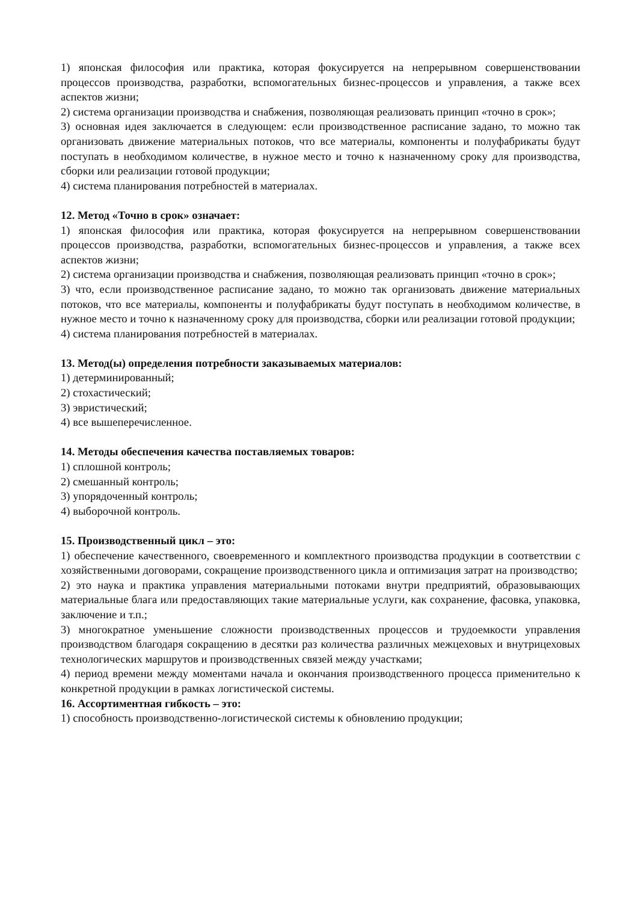1) японская философия или практика, которая фокусируется на непрерывном совершенствовании процессов производства, разработки, вспомогательных бизнес-процессов и управления, а также всех аспектов жизни;
2) система организации производства и снабжения, позволяющая реализовать принцип «точно в срок»;
3) основная идея заключается в следующем: если производственное расписание задано, то можно так организовать движение материальных потоков, что все материалы, компоненты и полуфабрикаты будут поступать в необходимом количестве, в нужное место и точно к назначенному сроку для производства, сборки или реализации готовой продукции;
4) система планирования потребностей в материалах.
12. Метод «Точно в срок» означает:
1) японская философия или практика, которая фокусируется на непрерывном совершенствовании процессов производства, разработки, вспомогательных бизнес-процессов и управления, а также всех аспектов жизни;
2) система организации производства и снабжения, позволяющая реализовать принцип «точно в срок»;
3) что, если производственное расписание задано, то можно так организовать движение материальных потоков, что все материалы, компоненты и полуфабрикаты будут поступать в необходимом количестве, в нужное место и точно к назначенному сроку для производства, сборки или реализации готовой продукции;
4) система планирования потребностей в материалах.
13. Метод(ы) определения потребности заказываемых материалов:
1) детерминированный;
2) стохастический;
3) эвристический;
4) все вышеперечисленное.
14. Методы обеспечения качества поставляемых товаров:
1) сплошной контроль;
2) смешанный контроль;
3) упорядоченный контроль;
4) выборочной контроль.
15. Производственный цикл – это:
1) обеспечение качественного, своевременного и комплектного производства продукции в соответствии с хозяйственными договорами, сокращение производственного цикла и оптимизация затрат на производство;
2) это наука и практика управления материальными потоками внутри предприятий, образовывающих материальные блага или предоставляющих такие материальные услуги, как сохранение, фасовка, упаковка, заключение и т.п.;
3) многократное уменьшение сложности производственных процессов и трудоемкости управления производством благодаря сокращению в десятки раз количества различных межцеховых и внутрицеховых технологических маршрутов и производственных связей между участками;
4) период времени между моментами начала и окончания производственного процесса применительно к конкретной продукции в рамках логистической системы.
16. Ассортиментная гибкость – это:
1) способность производственно-логистической системы к обновлению продукции;